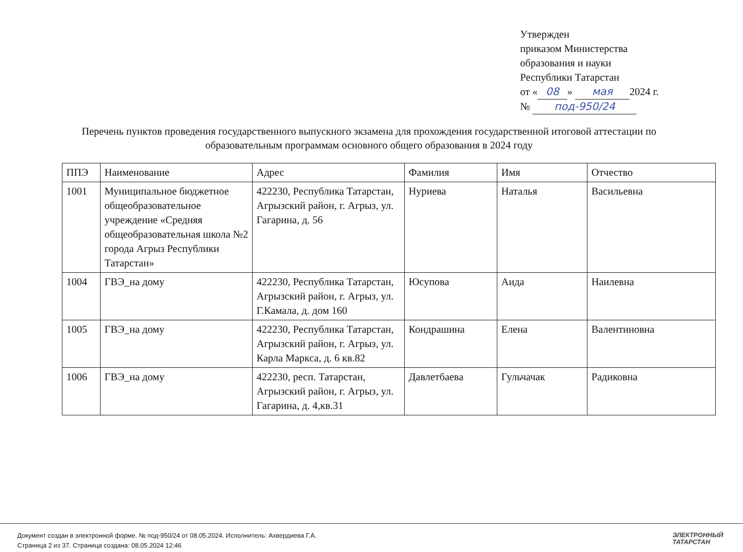Утвержден
приказом Министерства
образования и науки
Республики Татарстан
от « 08 » мая 2024 г.
№ под-950/24
Перечень пунктов проведения государственного выпускного экзамена для прохождения государственной итоговой аттестации по образовательным программам основного общего образования в 2024 году
| ППЭ | Наименование | Адрес | Фамилия | Имя | Отчество |
| 1001 | Муниципальное бюджетное общеобразовательное учреждение «Средняя общеобразовательная школа №2 города Агрыз Республики Татарстан» | 422230, Республика Татарстан, Агрызский район, г. Агрыз, ул. Гагарина, д. 56 | Нуриева | Наталья | Васильевна |
| 1004 | ГВЭ_на дому | 422230, Республика Татарстан, Агрызский район, г. Агрыз, ул. Г.Камала, д. дом 160 | Юсупова | Аида | Наилевна |
| 1005 | ГВЭ_на дому | 422230, Республика Татарстан, Агрызский район, г. Агрыз, ул. Карла Маркса, д. 6 кв.82 | Кондрашина | Елена | Валентиновна |
| 1006 | ГВЭ_на дому | 422230, респ. Татарстан, Агрызский район, г. Агрыз, ул. Гагарина, д. 4,кв.31 | Давлетбаева | Гульчачак | Радиковна |
Документ создан в электронной форме. № под-950/24 от 08.05.2024. Исполнитель: Ахвердиева Г.А.
Страница 2 из 37. Страница создана: 08.05.2024 12:46
ЭЛЕКТРОННЫЙ
ТАТАРСТАН